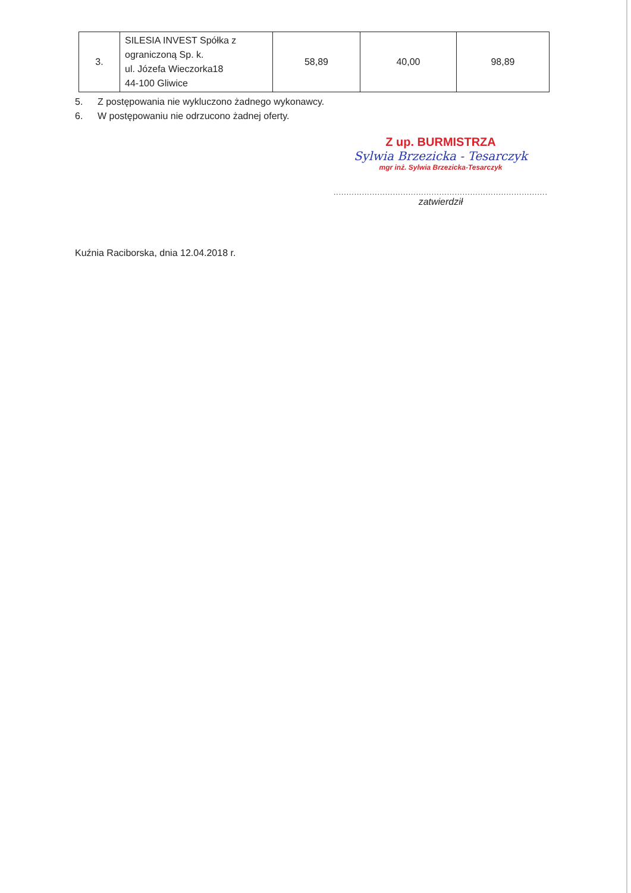| 3. | SILESIA INVEST Spółka z ograniczoną Sp. k. ul. Józefa Wieczorka18 44-100 Gliwice | 58,89 | 40,00 | 98,89 |
5. Z postępowania nie wykluczono żadnego wykonawcy.
6. W postępowaniu nie odrzucono żadnej oferty.
Z up. BURMISTRZA
Sylwia Brzezicka - Tesarczyk
mgr inż. Sylwia Brzezicka-Tesarczyk
.........................................................................................
zatwierdził
Kuźnia Raciborska, dnia 12.04.2018 r.